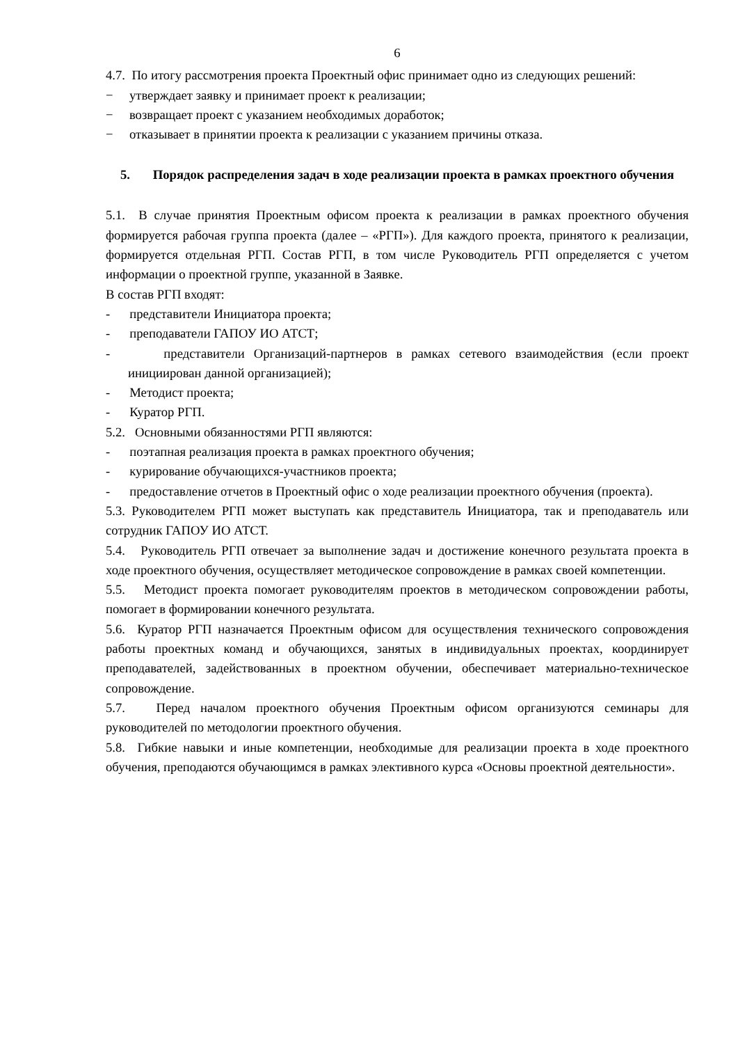6
4.7. По итогу рассмотрения проекта Проектный офис принимает одно из следующих решений:
− утверждает заявку и принимает проект к реализации;
− возвращает проект с указанием необходимых доработок;
− отказывает в принятии проекта к реализации с указанием причины отказа.
5. Порядок распределения задач в ходе реализации проекта в рамках проектного обучения
5.1. В случае принятия Проектным офисом проекта к реализации в рамках проектного обучения формируется рабочая группа проекта (далее – «РГП»). Для каждого проекта, принятого к реализации, формируется отдельная РГП. Состав РГП, в том числе Руководитель РГП определяется с учетом информации о проектной группе, указанной в Заявке.
В состав РГП входят:
- представители Инициатора проекта;
- преподаватели ГАПОУ ИО АТСТ;
- представители Организаций-партнеров в рамках сетевого взаимодействия (если проект инициирован данной организацией);
- Методист проекта;
- Куратор РГП.
5.2. Основными обязанностями РГП являются:
- поэтапная реализация проекта в рамках проектного обучения;
- курирование обучающихся-участников проекта;
- предоставление отчетов в Проектный офис о ходе реализации проектного обучения (проекта).
5.3. Руководителем РГП может выступать как представитель Инициатора, так и преподаватель или сотрудник ГАПОУ ИО АТСТ.
5.4. Руководитель РГП отвечает за выполнение задач и достижение конечного результата проекта в ходе проектного обучения, осуществляет методическое сопровождение в рамках своей компетенции.
5.5. Методист проекта помогает руководителям проектов в методическом сопровождении работы, помогает в формировании конечного результата.
5.6. Куратор РГП назначается Проектным офисом для осуществления технического сопровождения работы проектных команд и обучающихся, занятых в индивидуальных проектах, координирует преподавателей, задействованных в проектном обучении, обеспечивает материально-техническое сопровождение.
5.7. Перед началом проектного обучения Проектным офисом организуются семинары для руководителей по методологии проектного обучения.
5.8. Гибкие навыки и иные компетенции, необходимые для реализации проекта в ходе проектного обучения, преподаются обучающимся в рамках элективного курса «Основы проектной деятельности».